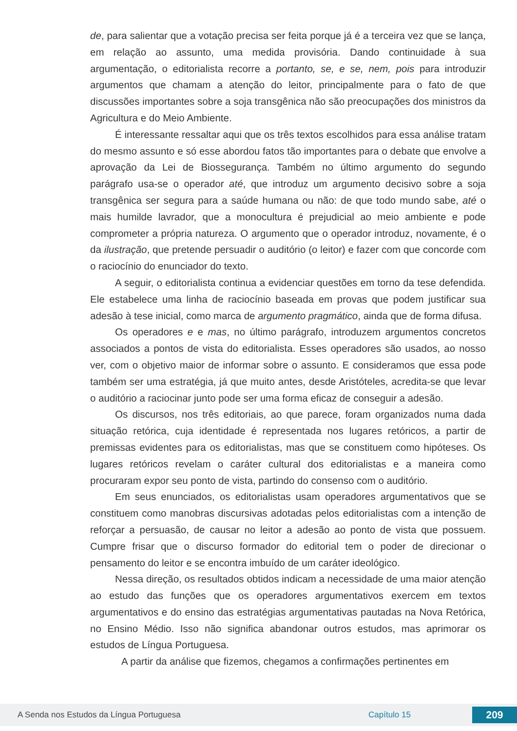de, para salientar que a votação precisa ser feita porque já é a terceira vez que se lança, em relação ao assunto, uma medida provisória. Dando continuidade à sua argumentação, o editorialista recorre a portanto, se, e se, nem, pois para introduzir argumentos que chamam a atenção do leitor, principalmente para o fato de que discussões importantes sobre a soja transgênica não são preocupações dos ministros da Agricultura e do Meio Ambiente.
É interessante ressaltar aqui que os três textos escolhidos para essa análise tratam do mesmo assunto e só esse abordou fatos tão importantes para o debate que envolve a aprovação da Lei de Biossegurança. Também no último argumento do segundo parágrafo usa-se o operador até, que introduz um argumento decisivo sobre a soja transgênica ser segura para a saúde humana ou não: de que todo mundo sabe, até o mais humilde lavrador, que a monocultura é prejudicial ao meio ambiente e pode comprometer a própria natureza. O argumento que o operador introduz, novamente, é o da ilustração, que pretende persuadir o auditório (o leitor) e fazer com que concorde com o raciocínio do enunciador do texto.
A seguir, o editorialista continua a evidenciar questões em torno da tese defendida. Ele estabelece uma linha de raciocínio baseada em provas que podem justificar sua adesão à tese inicial, como marca de argumento pragmático, ainda que de forma difusa.
Os operadores e e mas, no último parágrafo, introduzem argumentos concretos associados a pontos de vista do editorialista. Esses operadores são usados, ao nosso ver, com o objetivo maior de informar sobre o assunto. E consideramos que essa pode também ser uma estratégia, já que muito antes, desde Aristóteles, acredita-se que levar o auditório a raciocinar junto pode ser uma forma eficaz de conseguir a adesão.
Os discursos, nos três editoriais, ao que parece, foram organizados numa dada situação retórica, cuja identidade é representada nos lugares retóricos, a partir de premissas evidentes para os editorialistas, mas que se constituem como hipóteses. Os lugares retóricos revelam o caráter cultural dos editorialistas e a maneira como procuraram expor seu ponto de vista, partindo do consenso com o auditório.
Em seus enunciados, os editorialistas usam operadores argumentativos que se constituem como manobras discursivas adotadas pelos editorialistas com a intenção de reforçar a persuasão, de causar no leitor a adesão ao ponto de vista que possuem. Cumpre frisar que o discurso formador do editorial tem o poder de direcionar o pensamento do leitor e se encontra imbuído de um caráter ideológico.
Nessa direção, os resultados obtidos indicam a necessidade de uma maior atenção ao estudo das funções que os operadores argumentativos exercem em textos argumentativos e do ensino das estratégias argumentativas pautadas na Nova Retórica, no Ensino Médio. Isso não significa abandonar outros estudos, mas aprimorar os estudos de Língua Portuguesa.
A partir da análise que fizemos, chegamos a confirmações pertinentes em
A Senda nos Estudos da Língua Portuguesa Capítulo 15 209